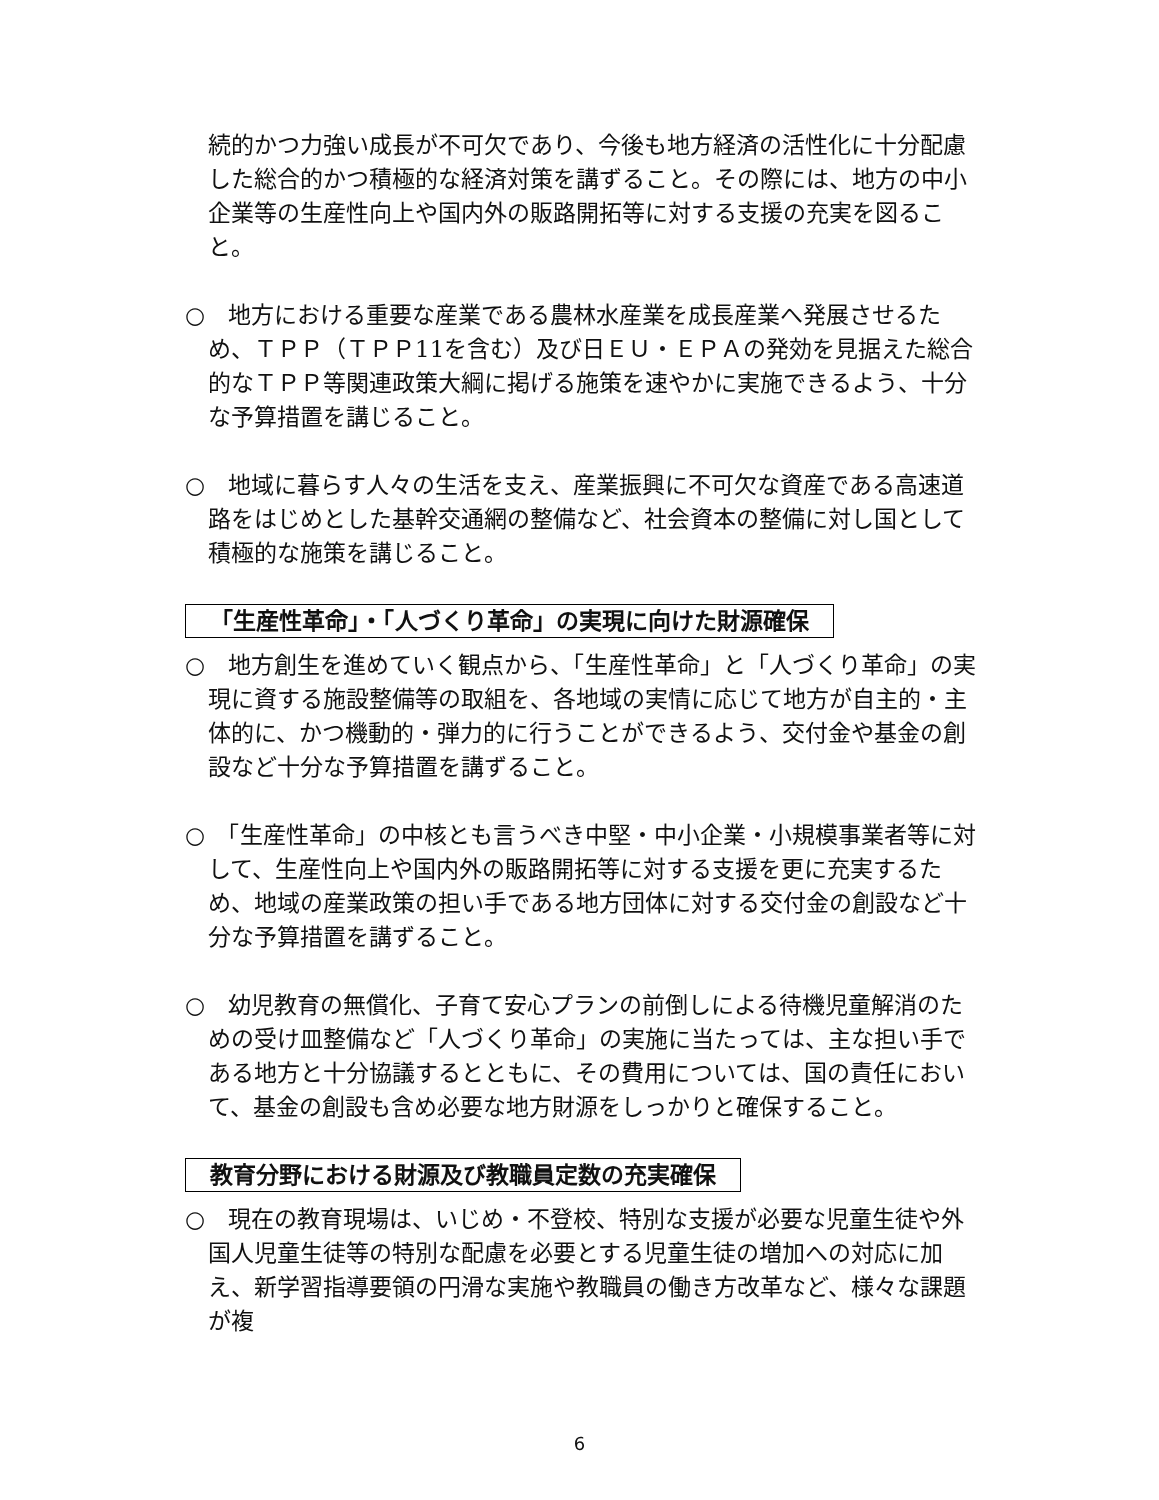続的かつ力強い成長が不可欠であり、今後も地方経済の活性化に十分配慮した総合的かつ積極的な経済対策を講ずること。その際には、地方の中小企業等の生産性向上や国内外の販路開拓等に対する支援の充実を図ること。
○　地方における重要な産業である農林水産業を成長産業へ発展させるため、ＴＰＰ（ＴＰＰ11を含む）及び日ＥＵ・ＥＰＡの発効を見据えた総合的なＴＰＰ等関連政策大綱に掲げる施策を速やかに実施できるよう、十分な予算措置を講じること。
○　地域に暮らす人々の生活を支え、産業振興に不可欠な資産である高速道路をはじめとした基幹交通網の整備など、社会資本の整備に対し国として積極的な施策を講じること。
「生産性革命」・「人づくり革命」の実現に向けた財源確保
○　地方創生を進めていく観点から、「生産性革命」と「人づくり革命」の実現に資する施設整備等の取組を、各地域の実情に応じて地方が自主的・主体的に、かつ機動的・弾力的に行うことができるよう、交付金や基金の創設など十分な予算措置を講ずること。
○　「生産性革命」の中核とも言うべき中堅・中小企業・小規模事業者等に対して、生産性向上や国内外の販路開拓等に対する支援を更に充実するため、地域の産業政策の担い手である地方団体に対する交付金の創設など十分な予算措置を講ずること。
○　幼児教育の無償化、子育て安心プランの前倒しによる待機児童解消のための受け皿整備など「人づくり革命」の実施に当たっては、主な担い手である地方と十分協議するとともに、その費用については、国の責任において、基金の創設も含め必要な地方財源をしっかりと確保すること。
教育分野における財源及び教職員定数の充実確保
○　現在の教育現場は、いじめ・不登校、特別な支援が必要な児童生徒や外国人児童生徒等の特別な配慮を必要とする児童生徒の増加への対応に加え、新学習指導要領の円滑な実施や教職員の働き方改革など、様々な課題が複
6